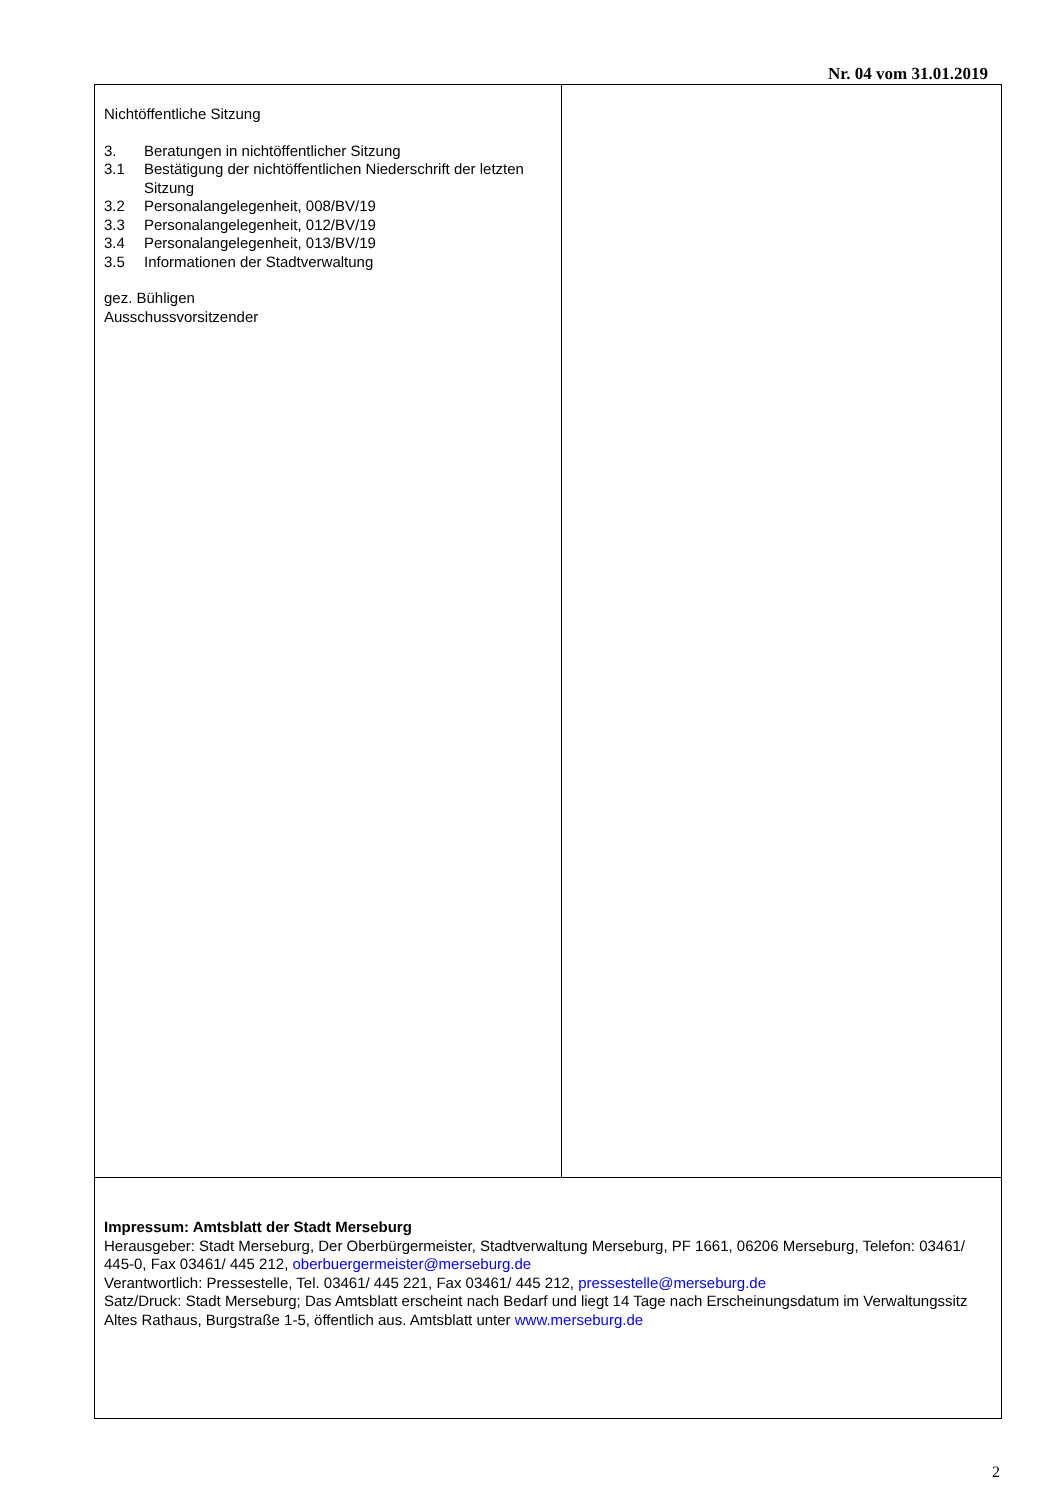Nr. 04 vom 31.01.2019
Nichtöffentliche Sitzung
| 3. | Beratungen in nichtöffentlicher Sitzung |
| 3.1 | Bestätigung der nichtöffentlichen Niederschrift der letzten Sitzung |
| 3.2 | Personalangelegenheit, 008/BV/19 |
| 3.3 | Personalangelegenheit, 012/BV/19 |
| 3.4 | Personalangelegenheit, 013/BV/19 |
| 3.5 | Informationen der Stadtverwaltung |
gez. Bühligen
Ausschussvorsitzender
Impressum: Amtsblatt der Stadt Merseburg
Herausgeber: Stadt Merseburg, Der Oberbürgermeister, Stadtverwaltung Merseburg, PF 1661, 06206 Merseburg, Telefon: 03461/ 445-0, Fax 03461/ 445 212, oberbuergermeister@merseburg.de
Verantwortlich: Pressestelle, Tel. 03461/ 445 221, Fax 03461/ 445 212, pressestelle@merseburg.de
Satz/Druck: Stadt Merseburg; Das Amtsblatt erscheint nach Bedarf und liegt 14 Tage nach Erscheinungsdatum im Verwaltungssitz Altes Rathaus, Burgstraße 1-5, öffentlich aus. Amtsblatt unter www.merseburg.de
2